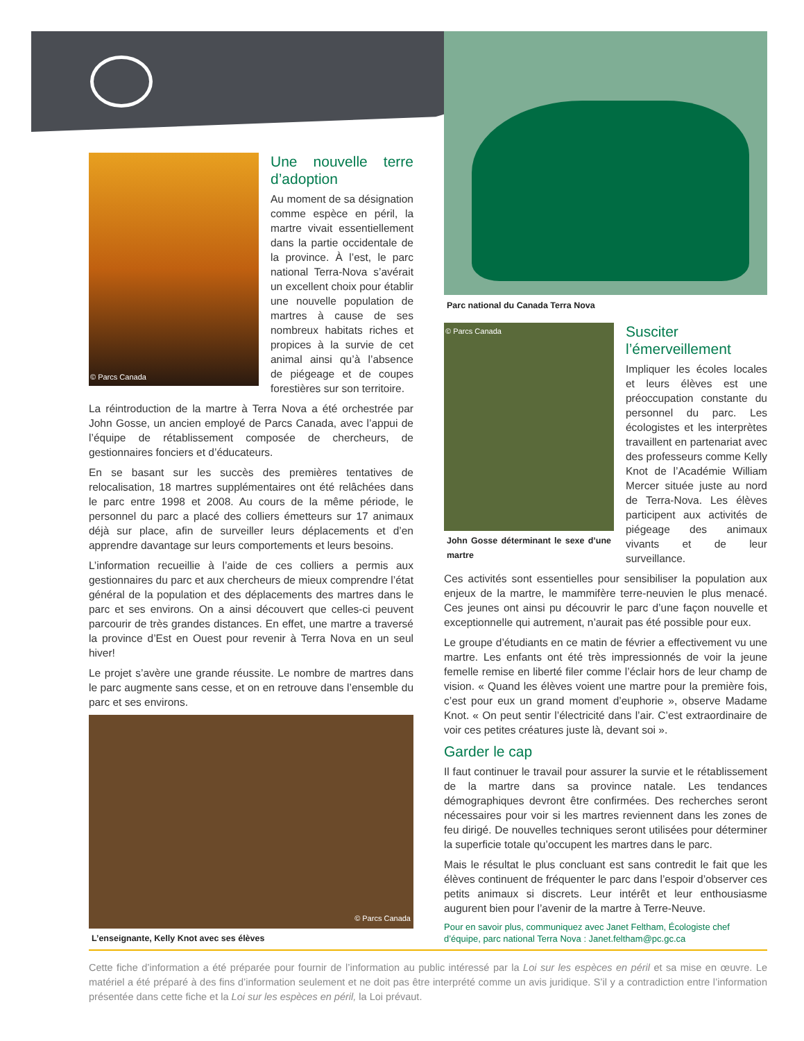© Parcs Canada
Une nouvelle terre d’adoption
Au moment de sa désignation comme espèce en péril, la martre vivait essentiellement dans la partie occidentale de la province. À l’est, le parc national Terra-Nova s’avérait un excellent choix pour établir une nouvelle population de martres à cause de ses nombreux habitats riches et propices à la survie de cet animal ainsi qu’à l’absence de piégeage et de coupes forestières sur son territoire.
La réintroduction de la martre à Terra Nova a été orchestrée par John Gosse, un ancien employé de Parcs Canada, avec l’appui de l’équipe de rétablissement composée de chercheurs, de gestionnaires fonciers et d’éducateurs.
En se basant sur les succès des premières tentatives de relocalisation, 18 martres supplémentaires ont été relâchées dans le parc entre 1998 et 2008. Au cours de la même période, le personnel du parc a placé des colliers émetteurs sur 17 animaux déjà sur place, afin de surveiller leurs déplacements et d’en apprendre davantage sur leurs comportements et leurs besoins.
L’information recueillie à l’aide de ces colliers a permis aux gestionnaires du parc et aux chercheurs de mieux comprendre l’état général de la population et des déplacements des martres dans le parc et ses environs. On a ainsi découvert que celles-ci peuvent parcourir de très grandes distances. En effet, une martre a traversé la province d’Est en Ouest pour revenir à Terra Nova en un seul hiver!
Le projet s’avère une grande réussite. Le nombre de martres dans le parc augmente sans cesse, et on en retrouve dans l’ensemble du parc et ses environs.
© Parcs Canada
L’enseignante, Kelly Knot avec ses élèves
Parc national du Canada Terra Nova
© Parcs Canada
John Gosse déterminant le sexe d’une martre
Susciter l’émerveillement
Impliquer les écoles locales et leurs élèves est une préoccupation constante du personnel du parc. Les écologistes et les interprètes travaillent en partenariat avec des professeurs comme Kelly Knot de l’Académie William Mercer située juste au nord de Terra-Nova. Les élèves participent aux activités de piégeage des animaux vivants et de leur surveillance.
Ces activités sont essentielles pour sensibiliser la population aux enjeux de la martre, le mammifère terre-neuvien le plus menacé. Ces jeunes ont ainsi pu découvrir le parc d’une façon nouvelle et exceptionnelle qui autrement, n’aurait pas été possible pour eux.
Le groupe d’étudiants en ce matin de février a effectivement vu une martre. Les enfants ont été très impressionnés de voir la jeune femelle remise en liberté filer comme l’éclair hors de leur champ de vision. « Quand les élèves voient une martre pour la première fois, c’est pour eux un grand moment d’euphorie », observe Madame Knot. « On peut sentir l’électricité dans l’air. C’est extraordinaire de voir ces petites créatures juste là, devant soi ».
Garder le cap
Il faut continuer le travail pour assurer la survie et le rétablissement de la martre dans sa province natale. Les tendances démographiques devront être confirmées. Des recherches seront nécessaires pour voir si les martres reviennent dans les zones de feu dirigé. De nouvelles techniques seront utilisées pour déterminer la superficie totale qu’occupent les martres dans le parc.
Mais le résultat le plus concluant est sans contredit le fait que les élèves continuent de fréquenter le parc dans l’espoir d’observer ces petits animaux si discrets. Leur intérêt et leur enthousiasme augurent bien pour l’avenir de la martre à Terre-Neuve.
Pour en savoir plus, communiquez avec Janet Feltham, Écologiste chef d’équipe, parc national Terra Nova : Janet.feltham@pc.gc.ca
Cette fiche d’information a été préparée pour fournir de l’information au public intéressé par la Loi sur les espèces en péril et sa mise en œuvre. Le matériel a été préparé à des fins d’information seulement et ne doit pas être interprété comme un avis juridique. S’il y a contradiction entre l’information présentée dans cette fiche et la Loi sur les espèces en péril, la Loi prévaut.